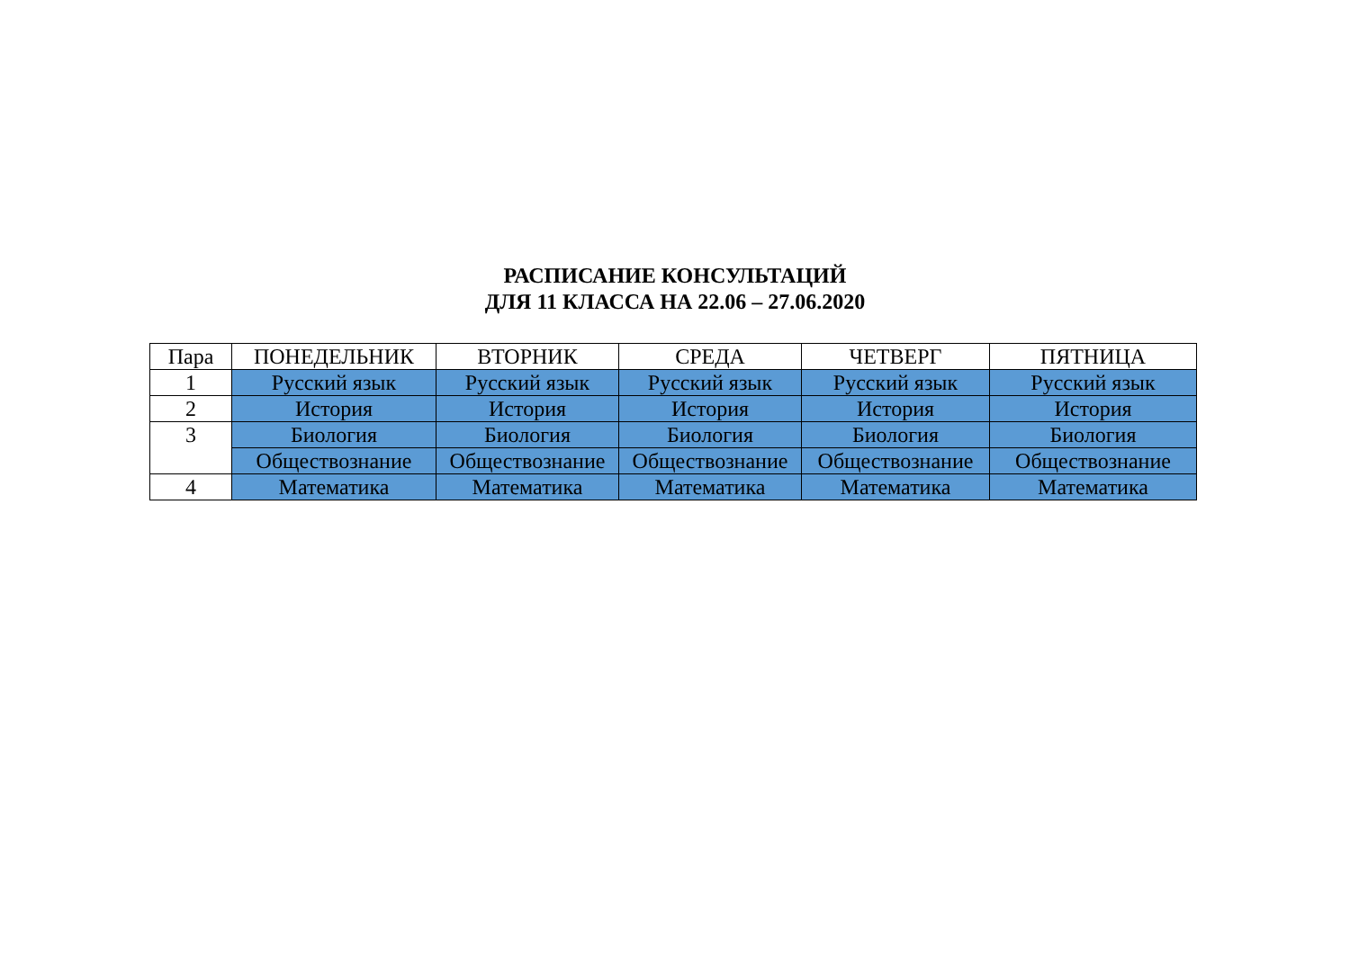РАСПИСАНИЕ КОНСУЛЬТАЦИЙ
ДЛЯ 11 КЛАССА НА 22.06 – 27.06.2020
| Пара | ПОНЕДЕЛЬНИК | ВТОРНИК | СРЕДА | ЧЕТВЕРГ | ПЯТНИЦА |
| --- | --- | --- | --- | --- | --- |
| 1 | Русский язык | Русский язык | Русский язык | Русский язык | Русский язык |
| 2 | История | История | История | История | История |
| 3 | Биология | Биология | Биология | Биология | Биология |
| | Обществознание | Обществознание | Обществознание | Обществознание | Обществознание |
| 4 | Математика | Математика | Математика | Математика | Математика |